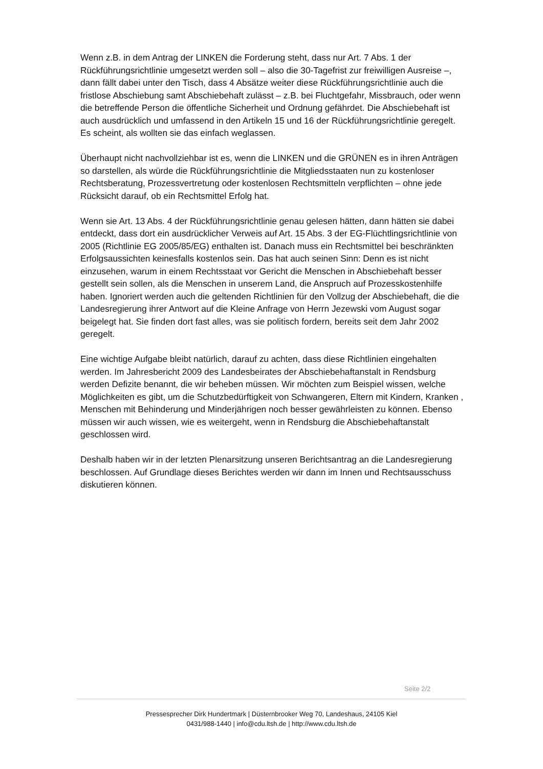Wenn z.B. in dem Antrag der LINKEN die Forderung steht, dass nur Art. 7 Abs. 1 der Rückführungsrichtlinie umgesetzt werden soll – also die 30-Tagefrist zur freiwilligen Ausreise –, dann fällt dabei unter den Tisch, dass 4 Absätze weiter diese Rückführungsrichtlinie auch die fristlose Abschiebung samt Abschiebehaft zulässt – z.B. bei Fluchtgefahr, Missbrauch, oder wenn die betreffende Person die öffentliche Sicherheit und Ordnung gefährdet. Die Abschiebehaft ist auch ausdrücklich und umfassend in den Artikeln 15 und 16 der Rückführungsrichtlinie geregelt. Es scheint, als wollten sie das einfach weglassen.
Überhaupt nicht nachvollziehbar ist es, wenn die LINKEN und die GRÜNEN es in ihren Anträgen so darstellen, als würde die Rückführungsrichtlinie die Mitgliedsstaaten nun zu kostenloser Rechtsberatung, Prozessvertretung oder kostenlosen Rechtsmitteln verpflichten – ohne jede Rücksicht darauf, ob ein Rechtsmittel Erfolg hat.
Wenn sie Art. 13 Abs. 4 der Rückführungsrichtlinie genau gelesen hätten, dann hätten sie dabei entdeckt, dass dort ein ausdrücklicher Verweis auf Art. 15 Abs. 3 der EG-Flüchtlingsrichtlinie von 2005 (Richtlinie EG 2005/85/EG) enthalten ist. Danach muss ein Rechtsmittel bei beschränkten Erfolgsaussichten keinesfalls kostenlos sein. Das hat auch seinen Sinn: Denn es ist nicht einzusehen, warum in einem Rechtsstaat vor Gericht die Menschen in Abschiebehaft besser gestellt sein sollen, als die Menschen in unserem Land, die Anspruch auf Prozesskostenhilfe haben. Ignoriert werden auch die geltenden Richtlinien für den Vollzug der Abschiebehaft, die die Landesregierung ihrer Antwort auf die Kleine Anfrage von Herrn Jezewski vom August sogar beigelegt hat. Sie finden dort fast alles, was sie politisch fordern, bereits seit dem Jahr 2002 geregelt.
Eine wichtige Aufgabe bleibt natürlich, darauf zu achten, dass diese Richtlinien eingehalten werden. Im Jahresbericht 2009 des Landesbeirates der Abschiebehaftanstalt in Rendsburg werden Defizite benannt, die wir beheben müssen. Wir möchten zum Beispiel wissen, welche Möglichkeiten es gibt, um die Schutzbedürftigkeit von Schwangeren, Eltern mit Kindern, Kranken , Menschen mit Behinderung und Minderjährigen noch besser gewährleisten zu können. Ebenso müssen wir auch wissen, wie es weitergeht, wenn in Rendsburg die Abschiebehaftanstalt geschlossen wird.
Deshalb haben wir in der letzten Plenarsitzung unseren Berichtsantrag an die Landesregierung beschlossen. Auf Grundlage dieses Berichtes werden wir dann im Innen und Rechtsausschuss diskutieren können.
Seite 2/2
Pressesprecher Dirk Hundertmark | Düsternbrooker Weg 70, Landeshaus, 24105 Kiel
0431/988-1440 | info@cdu.ltsh.de | http://www.cdu.ltsh.de